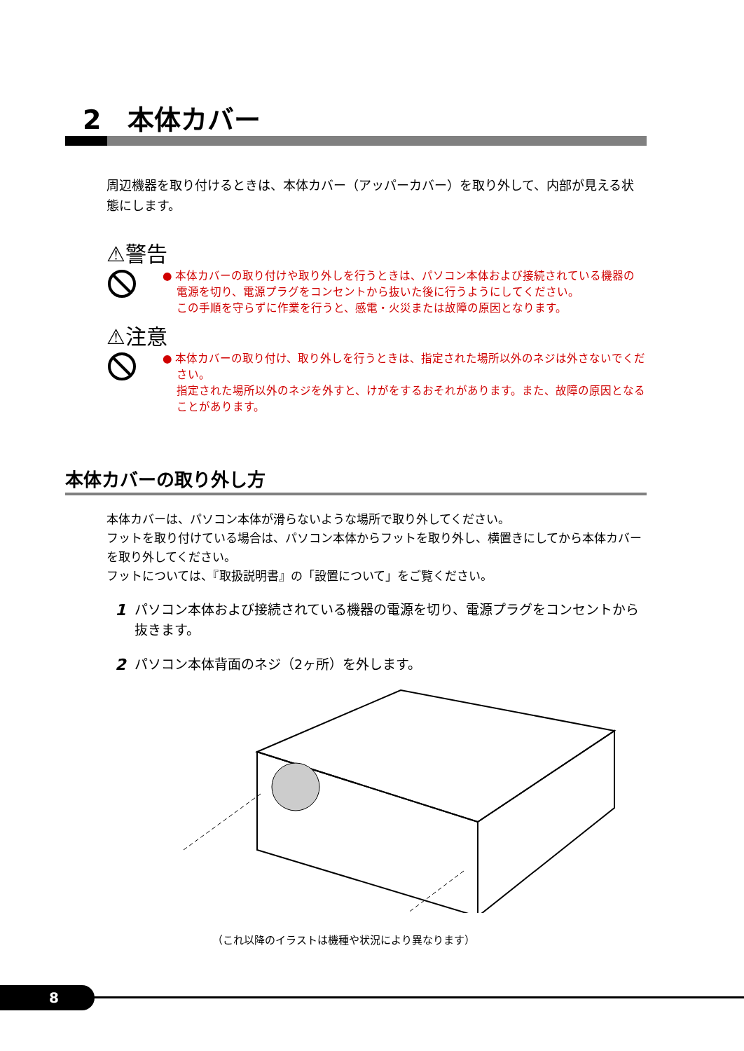2　本体カバー
周辺機器を取り付けるときは、本体カバー（アッパーカバー）を取り外して、内部が見える状態にします。
⚠警告
● 本体カバーの取り付けや取り外しを行うときは、パソコン本体および接続されている機器の電源を切り、電源プラグをコンセントから抜いた後に行うようにしてください。
この手順を守らずに作業を行うと、感電・火災または故障の原因となります。
⚠注意
● 本体カバーの取り付け、取り外しを行うときは、指定された場所以外のネジは外さないでください。
指定された場所以外のネジを外すと、けがをするおそれがあります。また、故障の原因となることがあります。
本体カバーの取り外し方
本体カバーは、パソコン本体が滑らないような場所で取り外してください。
フットを取り付けている場合は、パソコン本体からフットを取り外し、横置きにしてから本体カバーを取り外してください。
フットについては、『取扱説明書』の「設置について」をご覧ください。
1 パソコン本体および接続されている機器の電源を切り、電源プラグをコンセントから抜きます。
2 パソコン本体背面のネジ（2ヶ所）を外します。
（これ以降のイラストは機種や状況により異なります）
8